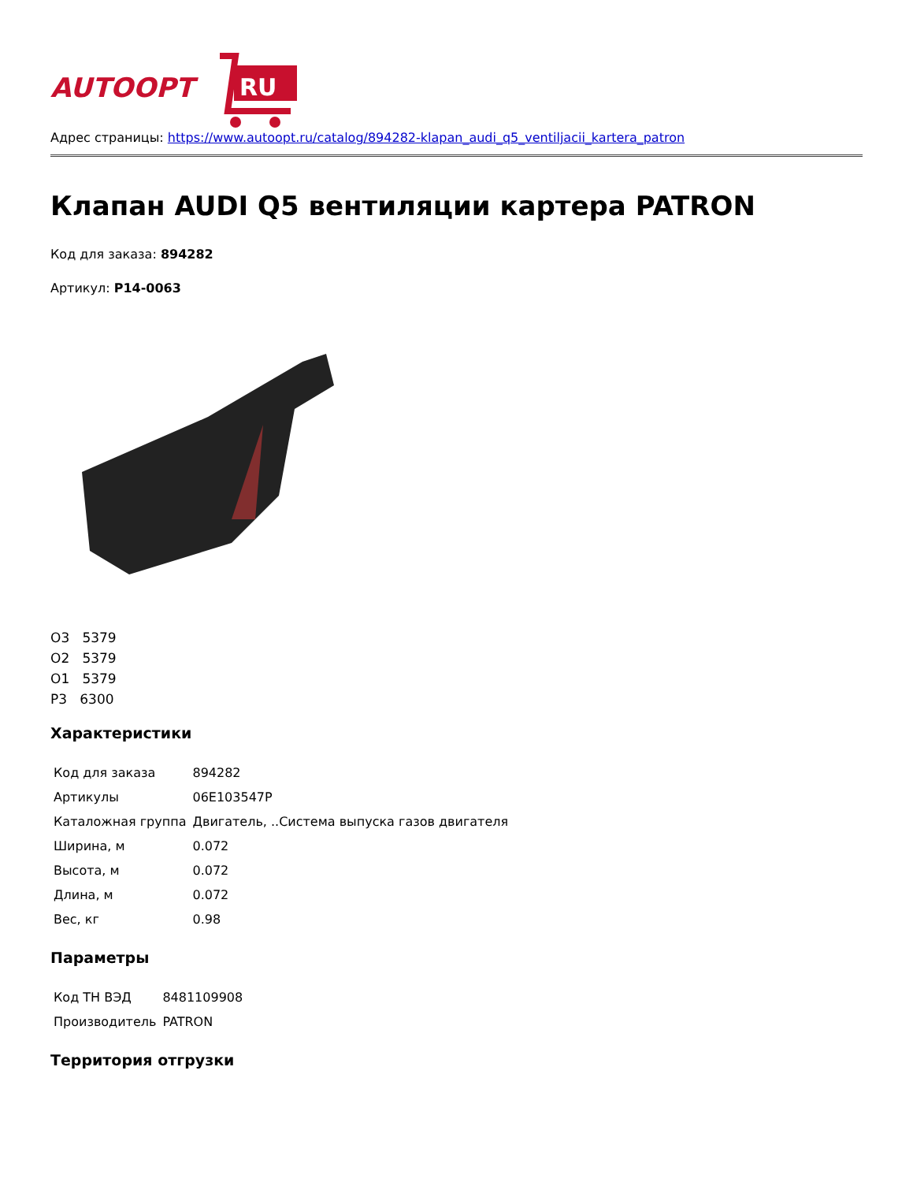AUTOOPT
RU
Адрес страницы: https://www.autoopt.ru/catalog/894282-klapan_audi_q5_ventiljacii_kartera_patron
Клапан AUDI Q5 вентиляции картера PATRON
Код для заказа: 894282
Артикул: P14-0063
O3 5379
O2 5379
O1 5379
P3 6300
Характеристики
| Код для заказа | 894282 |
| Артикулы | 06E103547P |
| Каталожная группа | Двигатель, ..Система выпуска газов двигателя |
| Ширина, м | 0.072 |
| Высота, м | 0.072 |
| Длина, м | 0.072 |
| Вес, кг | 0.98 |
Параметры
| Код ТН ВЭД | 8481109908 |
| Производитель | PATRON |
Территория отгрузки